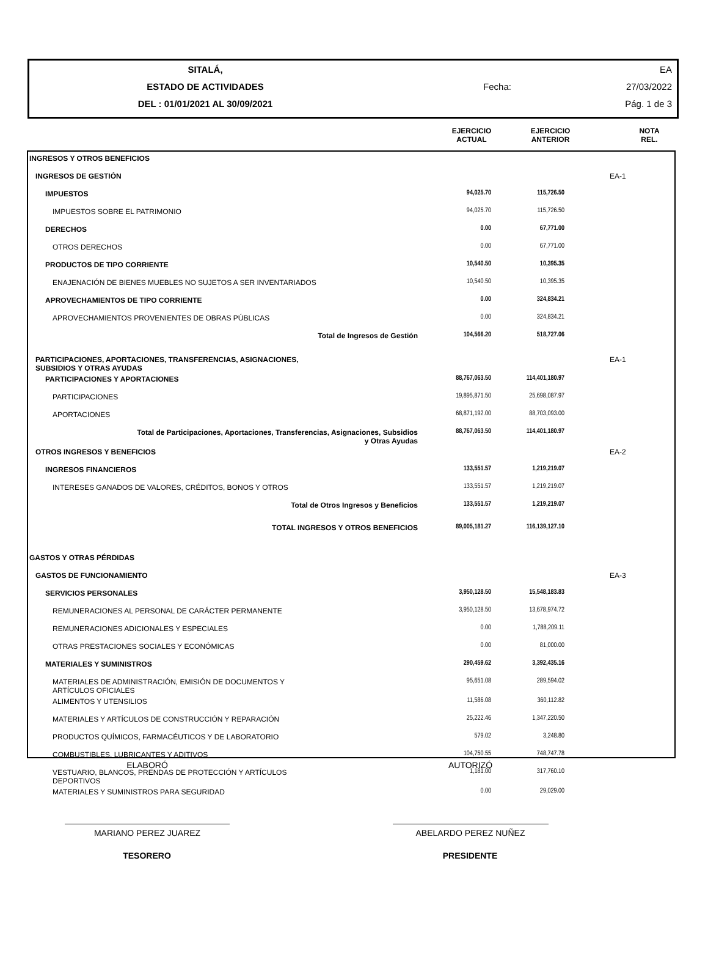| SITALÁ, | | | EA |
| ESTADO DE ACTIVIDADES | | Fecha: | 27/03/2022 |
| DEL : 01/01/2021 AL 30/09/2021 | | | Pág. 1 de 3 |
| | EJERCICIO ACTUAL | EJERCICIO ANTERIOR | | NOTA REL. |
| INGRESOS Y OTROS BENEFICIOS | | | | |
| INGRESOS DE GESTIÓN | | | | EA-1 |
| IMPUESTOS | 94,025.70 | 115,726.50 | | |
| IMPUESTOS SOBRE EL PATRIMONIO | 94,025.70 | 115,726.50 | | |
| DERECHOS | 0.00 | 67,771.00 | | |
| OTROS DERECHOS | 0.00 | 67,771.00 | | |
| PRODUCTOS DE TIPO CORRIENTE | 10,540.50 | 10,395.35 | | |
| ENAJENACIÓN DE BIENES MUEBLES NO SUJETOS A SER INVENTARIADOS | 10,540.50 | 10,395.35 | | |
| APROVECHAMIENTOS DE TIPO CORRIENTE | 0.00 | 324,834.21 | | |
| APROVECHAMIENTOS PROVENIENTES DE OBRAS PÚBLICAS | 0.00 | 324,834.21 | | |
| Total de Ingresos de Gestión | 104,566.20 | 518,727.06 | | |
| PARTICIPACIONES, APORTACIONES, TRANSFERENCIAS, ASIGNACIONES, SUBSIDIOS Y OTRAS AYUDAS | | | | EA-1 |
| PARTICIPACIONES Y APORTACIONES | 88,767,063.50 | 114,401,180.97 | | |
| PARTICIPACIONES | 19,895,871.50 | 25,698,087.97 | | |
| APORTACIONES | 68,871,192.00 | 88,703,093.00 | | |
| Total de Participaciones, Aportaciones, Transferencias, Asignaciones, Subsidios y Otras Ayudas | 88,767,063.50 | 114,401,180.97 | | |
| OTROS INGRESOS Y BENEFICIOS | | | | EA-2 |
| INGRESOS FINANCIEROS | 133,551.57 | 1,219,219.07 | | |
| INTERESES GANADOS DE VALORES, CRÉDITOS, BONOS Y OTROS | 133,551.57 | 1,219,219.07 | | |
| Total de Otros Ingresos y Beneficios | 133,551.57 | 1,219,219.07 | | |
| TOTAL INGRESOS Y OTROS BENEFICIOS | 89,005,181.27 | 116,139,127.10 | | |
| GASTOS Y OTRAS PÉRDIDAS | | | | |
| GASTOS DE FUNCIONAMIENTO | | | | EA-3 |
| SERVICIOS PERSONALES | 3,950,128.50 | 15,548,183.83 | | |
| REMUNERACIONES AL PERSONAL DE CARÁCTER PERMANENTE | 3,950,128.50 | 13,678,974.72 | | |
| REMUNERACIONES ADICIONALES Y ESPECIALES | 0.00 | 1,788,209.11 | | |
| OTRAS PRESTACIONES SOCIALES Y ECONÓMICAS | 0.00 | 81,000.00 | | |
| MATERIALES Y SUMINISTROS | 290,459.62 | 3,392,435.16 | | |
| MATERIALES DE ADMINISTRACIÓN, EMISIÓN DE DOCUMENTOS Y ARTÍCULOS OFICIALES | 95,651.08 | 289,594.02 | | |
| ALIMENTOS Y UTENSILIOS | 11,586.08 | 360,112.82 | | |
| MATERIALES Y ARTÍCULOS DE CONSTRUCCIÓN Y REPARACIÓN | 25,222.46 | 1,347,220.50 | | |
| PRODUCTOS QUÍMICOS, FARMACÉUTICOS Y DE LABORATORIO | 579.02 | 3,248.80 | | |
| COMBUSTIBLES, LUBRICANTES Y ADITIVOS | 104,750.55 | 748,747.78 | | |
| VESTUARIO, BLANCOS, PRENDAS DE PROTECCIÓN Y ARTÍCULOS DEPORTIVOS | 1,181.00 | 317,760.10 | | |
| MATERIALES Y SUMINISTROS PARA SEGURIDAD | 0.00 | 29,029.00 | | |
| ELABORÓ | AUTORIZÓ |
| MARIANO PEREZ JUAREZ | ABELARDO PEREZ NUÑEZ |
| TESORERO | PRESIDENTE |